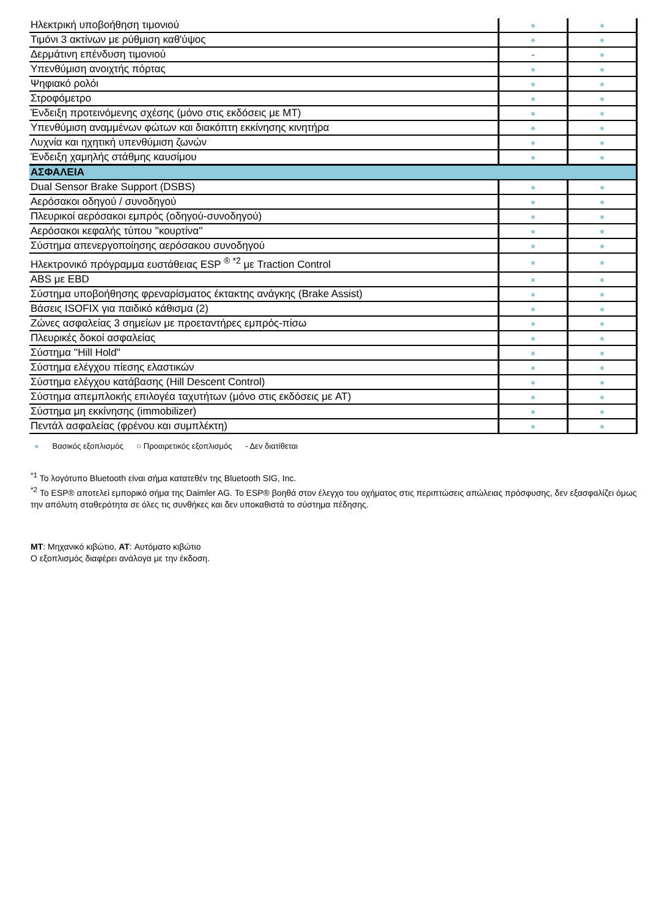| Ηλεκτρική υποβοήθηση τιμονιού | ● | ● |
| Τιμόνι 3 ακτίνων με ρύθμιση καθ'ύψος | ● | ● |
| Δερμάτινη επένδυση τιμονιού | - | ● |
| Υπενθύμιση ανοιχτής πόρτας | ● | ● |
| Ψηφιακό ρολόι | ● | ● |
| Στροφόμετρο | ● | ● |
| Ένδειξη προτεινόμενης σχέσης (μόνο στις εκδόσεις με MT) | ● | ● |
| Υπενθύμιση αναμμένων φώτων και διακόπτη εκκίνησης κινητήρα | ● | ● |
| Λυχνία και ηχητική υπενθύμιση ζωνών | ● | ● |
| Ένδειξη χαμηλής στάθμης καυσίμου | ● | ● |
| ΑΣΦΑΛΕΙΑ | | |
| Dual Sensor Brake Support (DSBS) | ● | ● |
| Αερόσακοι οδηγού / συνοδηγού | ● | ● |
| Πλευρικοί αερόσακοι εμπρός (οδηγού-συνοδηγού) | ● | ● |
| Αερόσακοι κεφαλής τύπου ''κουρτίνα'' | ● | ● |
| Σύστημα απενεργοποίησης αερόσακου συνοδηγού | ● | ● |
| Ηλεκτρονικό πρόγραμμα ευστάθειας ESP <sup>® *2</sup> με Traction Control | ● | ● |
| ABS με EBD | ● | ● |
| Σύστημα υποβοήθησης φρεναρίσματος έκτακτης ανάγκης (Brake Assist) | ● | ● |
| Βάσεις ISOFIX για παιδικό κάθισμα (2) | ● | ● |
| Ζώνες ασφαλείας 3 σημείων με προεταντήρες εμπρός-πίσω | ● | ● |
| Πλευρικές δοκοί ασφαλείας | ● | ● |
| Σύστημα ''Hill Hold'' | ● | ● |
| Σύστημα ελέγχου πίεσης ελαστικών | ● | ● |
| Σύστημα ελέγχου κατάβασης (Hill Descent Control) | ● | ● |
| Σύστημα απεμπλοκής επιλογέα ταχυτήτων (μόνο στις εκδόσεις με AT) | ● | ● |
| Σύστημα μη εκκίνησης (immobilizer) | ● | ● |
| Πεντάλ ασφαλείας (φρένου και συμπλέκτη) | ● | ● |
● Βασικός εξοπλισμός ○ Προαιρετικός εξοπλισμός - Δεν διατίθεται
<sup>*1</sup> Το λογότυπο Bluetooth είναι σήμα κατατεθέν της Bluetooth SIG, Inc.
<sup>*2</sup> Το ESP® αποτελεί εμπορικό σήμα της Daimler AG. Το ESP® βοηθά στον έλεγχο του οχήματος στις περιπτώσεις απώλειας πρόσφυσης, δεν εξασφαλίζει όμως την απόλυτη σταθερότητα σε όλες τις συνθήκες και δεν υποκαθιστά το σύστημα πέδησης.
MT: Μηχανικό κιβώτιο, AT: Αυτόματο κιβώτιο
Ο εξοπλισμός διαφέρει ανάλογα με την έκδοση.